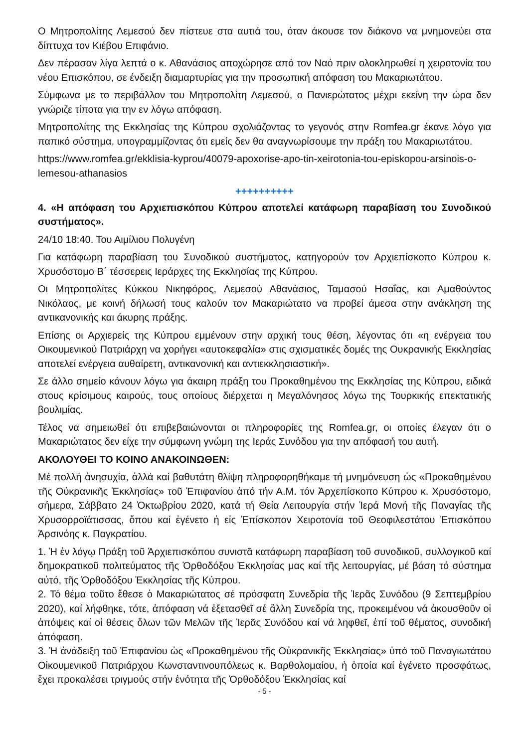Ο Μητροπολίτης Λεμεσού δεν πίστευε στα αυτιά του, όταν άκουσε τον διάκονο να μνημονεύει στα δίπτυχα τον Κιέβου Επιφάνιο.
Δεν πέρασαν λίγα λεπτά ο κ. Αθανάσιος αποχώρησε από τον Ναό πριν ολοκληρωθεί η χειροτονία του νέου Επισκόπου, σε ένδειξη διαμαρτυρίας για την προσωπική απόφαση του Μακαριωτάτου.
Σύμφωνα με το περιβάλλον του Μητροπολίτη Λεμεσού, ο Πανιερώτατος μέχρι εκείνη την ώρα δεν γνώριζε τίποτα για την εν λόγω απόφαση.
Μητροπολίτης της Εκκλησίας της Κύπρου σχολιάζοντας το γεγονός στην Romfea.gr έκανε λόγο για παπικό σύστημα, υπογραμμίζοντας ότι εμείς δεν θα αναγνωρίσουμε την πράξη του Μακαριωτάτου.
https://www.romfea.gr/ekklisia-kyprou/40079-apoxorise-apo-tin-xeirotonia-tou-episkopou-arsinois-o-lemesou-athanasios
++++++++++
4. «Η απόφαση του Αρχιεπισκόπου Κύπρου αποτελεί κατάφωρη παραβίαση του Συνοδικού συστήματος».
24/10 18:40. Του Αιμίλιου Πολυγένη
Για κατάφωρη παραβίαση του Συνοδικού συστήματος, κατηγορούν τον Αρχιεπίσκοπο Κύπρου κ. Χρυσόστομο Β΄ τέσσερεις Ιεράρχες της Εκκλησίας της Κύπρου.
Οι Μητροπολίτες Κύκκου Νικηφόρος, Λεμεσού Αθανάσιος, Ταμασού Ησαΐας, και Αμαθούντος Νικόλαος, με κοινή δήλωσή τους καλούν τον Μακαριώτατο να προβεί άμεσα στην ανάκληση της αντικανονικής και άκυρης πράξης.
Επίσης οι Αρχιερείς της Κύπρου εμμένουν στην αρχική τους θέση, λέγοντας ότι «η ενέργεια του Οικουμενικού Πατριάρχη να χορήγει «αυτοκεφαλία» στις σχισματικές δομές της Ουκρανικής Εκκλησίας αποτελεί ενέργεια αυθαίρετη, αντικανονική και αντιεκκλησιαστική».
Σε άλλο σημείο κάνουν λόγω για άκαιρη πράξη του Προκαθημένου της Εκκλησίας της Κύπρου, ειδικά στους κρίσιμους καιρούς, τους οποίους διέρχεται η Μεγαλόνησος λόγω της Τουρκικής επεκτατικής βουλιμίας.
Τέλος να σημειωθεί ότι επιβεβαιώνονται οι πληροφορίες της Romfea.gr, οι οποίες έλεγαν ότι ο Μακαριώτατος δεν είχε την σύμφωνη γνώμη της Ιεράς Συνόδου για την απόφασή του αυτή.
ΑΚΟΛΟΥΘΕΙ ΤΟ ΚΟΙΝΟ ΑΝΑΚΟΙΝΩΘΕΝ:
Μέ πολλή ἀνησυχία, ἀλλά καί βαθυτάτη θλίψη πληροφορηθήκαμε τή μνημόνευση ὡς «Προκαθημένου τῆς Οὐκρανικῆς Ἐκκλησίας» τοῦ Ἐπιφανίου ἀπό τήν Α.Μ. τόν Ἀρχεπίσκοπο Κύπρου κ. Χρυσόστομο, σήμερα, Σάββατο 24 Ὀκτωβρίου 2020, κατά τή Θεία Λειτουργία στήν Ἱερά Μονή τῆς Παναγίας τῆς Χρυσορροϊάτισσας, ὅπου καί ἐγένετο ἡ εἰς Ἐπίσκοπον Χειροτονία τοῦ Θεοφιλεστάτου Ἐπισκόπου Ἀρσινόης κ. Παγκρατίου.
1. Ἡ ἐν λόγῳ Πράξη τοῦ Ἀρχιεπισκόπου συνιστᾶ κατάφωρη παραβίαση τοῦ συνοδικοῦ, συλλογικοῦ καί δημοκρατικοῦ πολιτεύματος τῆς Ὀρθοδόξου Ἐκκλησίας μας καί τῆς λειτουργίας, μέ βάση τό σύστημα αὐτό, τῆς Ὀρθοδόξου Ἐκκλησίας τῆς Κύπρου.
2. Τό θέμα τοῦτο ἔθεσε ὁ Μακαριώτατος σέ πρόσφατη Συνεδρία τῆς Ἱερᾶς Συνόδου (9 Σεπτεμβρίου 2020), καί λήφθηκε, τότε, ἀπόφαση νά ἐξετασθεῖ σέ ἄλλη Συνεδρία της, προκειμένου νά ἀκουσθοῦν οἱ ἀπόψεις καί οἱ θέσεις ὅλων τῶν Μελῶν τῆς Ἱερᾶς Συνόδου καί νά ληφθεῖ, ἐπί τοῦ θέματος, συνοδική ἀπόφαση.
3. Ἡ ἀνάδειξη τοῦ Ἐπιφανίου ὡς «Προκαθημένου τῆς Οὐκρανικῆς Ἐκκλησίας» ὑπό τοῦ Παναγιωτάτου Οἰκουμενικοῦ Πατριάρχου Κωνσταντινουπόλεως κ. Βαρθολομαίου, ἡ ὁποία καί ἐγένετο προσφάτως, ἔχει προκαλέσει τριγμούς στήν ἑνότητα τῆς Ὀρθοδόξου Ἐκκλησίας καί
- 5 -